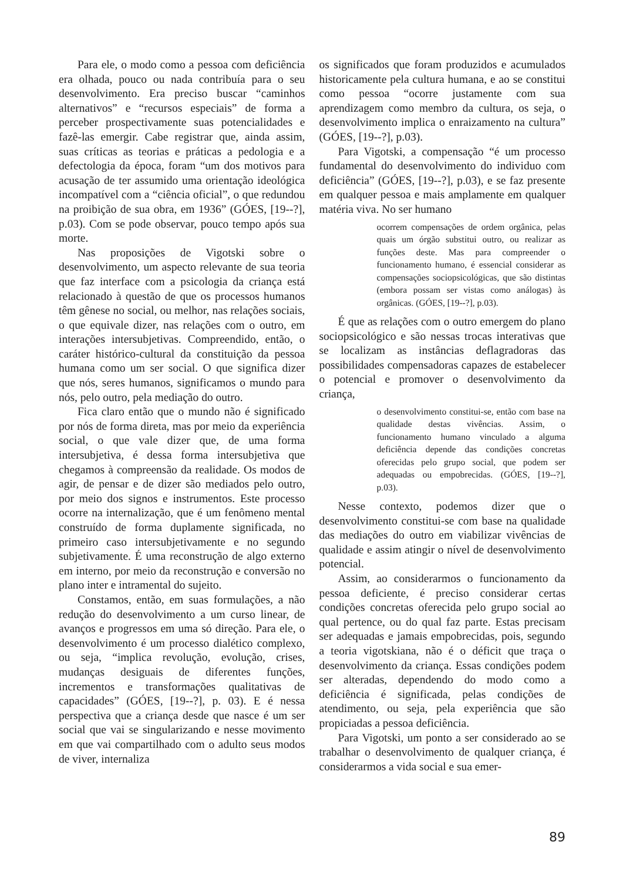Para ele, o modo como a pessoa com deficiência era olhada, pouco ou nada contribuía para o seu desenvolvimento. Era preciso buscar “caminhos alternativos” e “recursos especiais” de forma a perceber prospectivamente suas potencialidades e fazê-las emergir. Cabe registrar que, ainda assim, suas críticas as teorias e práticas a pedologia e a defectologia da época, foram “um dos motivos para acusação de ter assumido uma orientação ideológica incompatível com a “ciência oficial”, o que redundou na proibição de sua obra, em 1936” (GÓES, [19--?], p.03). Com se pode observar, pouco tempo após sua morte.
Nas proposições de Vigotski sobre o desenvolvimento, um aspecto relevante de sua teoria que faz interface com a psicologia da criança está relacionado à questão de que os processos humanos têm gênese no social, ou melhor, nas relações sociais, o que equivale dizer, nas relações com o outro, em interações intersubjetivas. Compreendido, então, o caráter histórico-cultural da constituição da pessoa humana como um ser social. O que significa dizer que nós, seres humanos, significamos o mundo para nós, pelo outro, pela mediação do outro.
Fica claro então que o mundo não é significado por nós de forma direta, mas por meio da experiência social, o que vale dizer que, de uma forma intersubjetiva, é dessa forma intersubjetiva que chegamos à compreensão da realidade. Os modos de agir, de pensar e de dizer são mediados pelo outro, por meio dos signos e instrumentos. Este processo ocorre na internalização, que é um fenômeno mental construído de forma duplamente significada, no primeiro caso intersubjetivamente e no segundo subjetivamente. É uma reconstrução de algo externo em interno, por meio da reconstrução e conversão no plano inter e intramental do sujeito.
Constamos, então, em suas formulações, a não redução do desenvolvimento a um curso linear, de avanços e progressos em uma só direção. Para ele, o desenvolvimento é um processo dialético complexo, ou seja, “implica revolução, evolução, crises, mudanças desiguais de diferentes funções, incrementos e transformações qualitativas de capacidades” (GÓES, [19--?], p. 03). E é nessa perspectiva que a criança desde que nasce é um ser social que vai se singularizando e nesse movimento em que vai compartilhado com o adulto seus modos de viver, internaliza
os significados que foram produzidos e acumulados historicamente pela cultura humana, e ao se constitui como pessoa “ocorre justamente com sua aprendizagem como membro da cultura, os seja, o desenvolvimento implica o enraizamento na cultura” (GÓES, [19--?], p.03).
Para Vigotski, a compensação “é um processo fundamental do desenvolvimento do individuo com deficiência” (GÓES, [19--?], p.03), e se faz presente em qualquer pessoa e mais amplamente em qualquer matéria viva. No ser humano
ocorrem compensações de ordem orgânica, pelas quais um órgão substitui outro, ou realizar as funções deste. Mas para compreender o funcionamento humano, é essencial considerar as compensações sociopsicológicas, que são distintas (embora possam ser vistas como análogas) às orgânicas. (GÓES, [19--?], p.03).
É que as relações com o outro emergem do plano sociopsicológico e são nessas trocas interativas que se localizam as instâncias deflagradoras das possibilidades compensadoras capazes de estabelecer o potencial e promover o desenvolvimento da criança,
o desenvolvimento constitui-se, então com base na qualidade destas vivências. Assim, o funcionamento humano vinculado a alguma deficiência depende das condições concretas oferecidas pelo grupo social, que podem ser adequadas ou empobrecidas. (GÓES, [19--?], p.03).
Nesse contexto, podemos dizer que o desenvolvimento constitui-se com base na qualidade das mediações do outro em viabilizar vivências de qualidade e assim atingir o nível de desenvolvimento potencial.
Assim, ao considerarmos o funcionamento da pessoa deficiente, é preciso considerar certas condições concretas oferecida pelo grupo social ao qual pertence, ou do qual faz parte. Estas precisam ser adequadas e jamais empobrecidas, pois, segundo a teoria vigotskiana, não é o déficit que traça o desenvolvimento da criança. Essas condições podem ser alteradas, dependendo do modo como a deficiência é significada, pelas condições de atendimento, ou seja, pela experiência que são propiciadas a pessoa deficiência.
Para Vigotski, um ponto a ser considerado ao se trabalhar o desenvolvimento de qualquer criança, é considerarmos a vida social e sua emer-
89